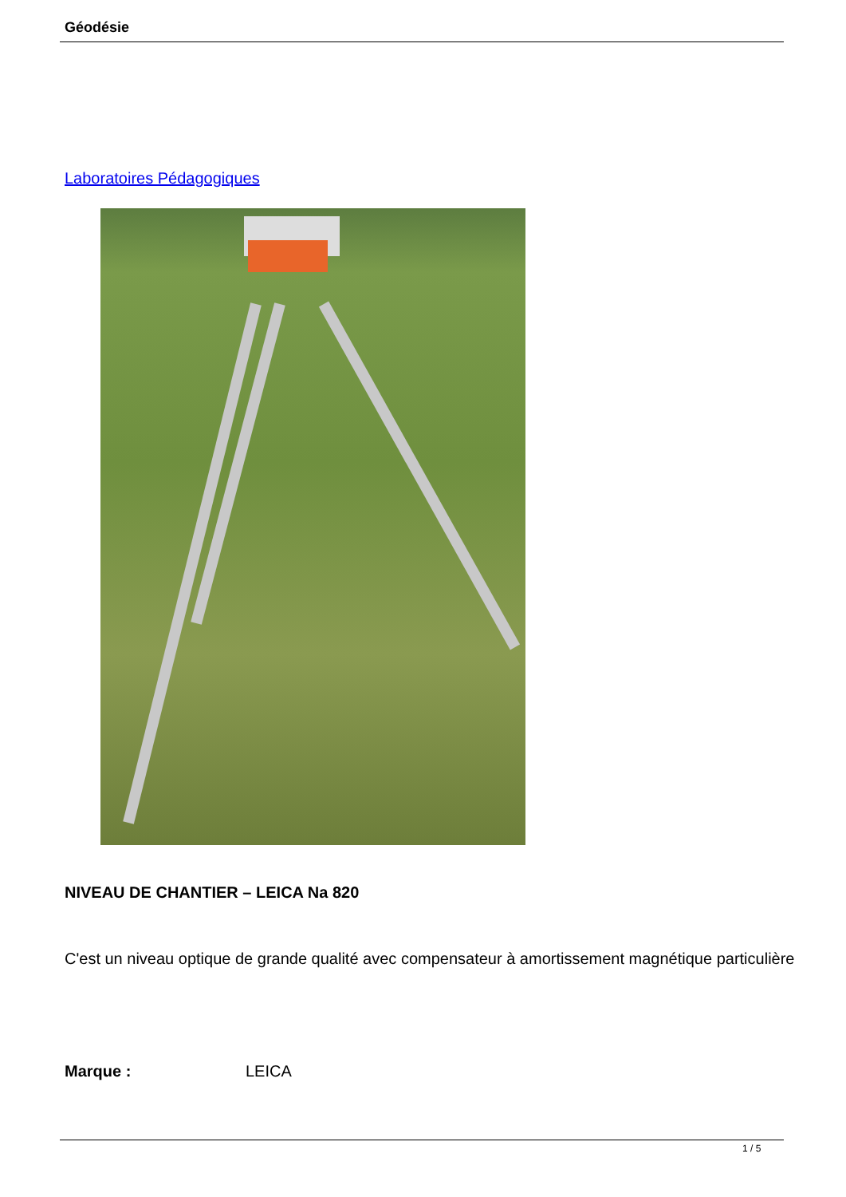Géodésie
Laboratoires Pédagogiques
NIVEAU DE CHANTIER – LEICA Na 820
C'est un niveau optique de grande qualité avec compensateur à amortissement magnétique particulière
Marque : LEICA
1 / 5